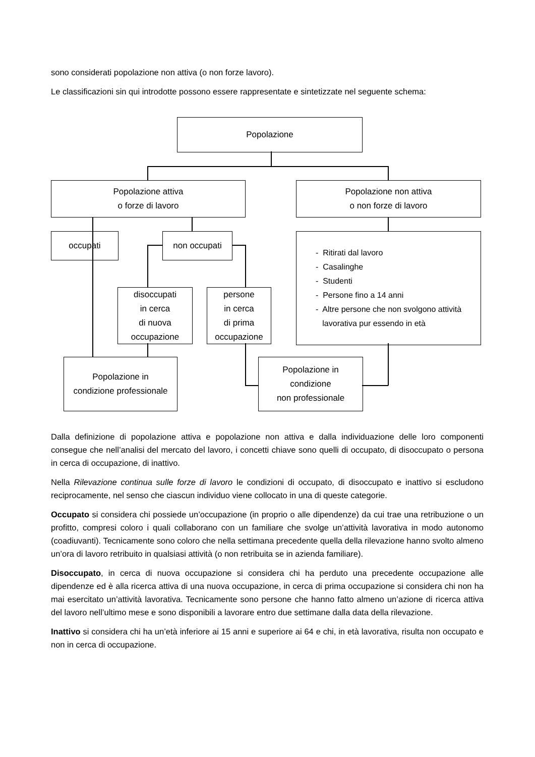sono considerati popolazione non attiva (o non forze lavoro).
Le classificazioni sin qui introdotte possono essere rappresentate e sintetizzate nel seguente schema:
Popolazione
Popolazione attiva
o forze di lavoro
Popolazione non attiva
o non forze di lavoro
occupati non occupati
- Ritirati dal lavoro
- Casalinghe
- Studenti
- Persone fino a 14 anni
- Altre persone che non svolgono attività
lavorativa pur essendo in età
disoccupati
in cerca
di nuova
occupazione
persone
in cerca
di prima
occupazione
Popolazione in
condizione professionale
Popolazione in
condizione
non professionale
Dalla definizione di popolazione attiva e popolazione non attiva e dalla individuazione delle loro componenti consegue che nell’analisi del mercato del lavoro, i concetti chiave sono quelli di occupato, di disoccupato o persona in cerca di occupazione, di inattivo.
Nella Rilevazione continua sulle forze di lavoro le condizioni di occupato, di disoccupato e inattivo si escludono reciprocamente, nel senso che ciascun individuo viene collocato in una di queste categorie.
Occupato si considera chi possiede un’occupazione (in proprio o alle dipendenze) da cui trae una retribuzione o un profitto, compresi coloro i quali collaborano con un familiare che svolge un’attività lavorativa in modo autonomo (coadiuvanti). Tecnicamente sono coloro che nella settimana precedente quella della rilevazione hanno svolto almeno un’ora di lavoro retribuito in qualsiasi attività (o non retribuita se in azienda familiare).
Disoccupato, in cerca di nuova occupazione si considera chi ha perduto una precedente occupazione alle dipendenze ed è alla ricerca attiva di una nuova occupazione, in cerca di prima occupazione si considera chi non ha mai esercitato un’attività lavorativa. Tecnicamente sono persone che hanno fatto almeno un’azione di ricerca attiva del lavoro nell’ultimo mese e sono disponibili a lavorare entro due settimane dalla data della rilevazione.
Inattivo si considera chi ha un’età inferiore ai 15 anni e superiore ai 64 e chi, in età lavorativa, risulta non occupato e non in cerca di occupazione.